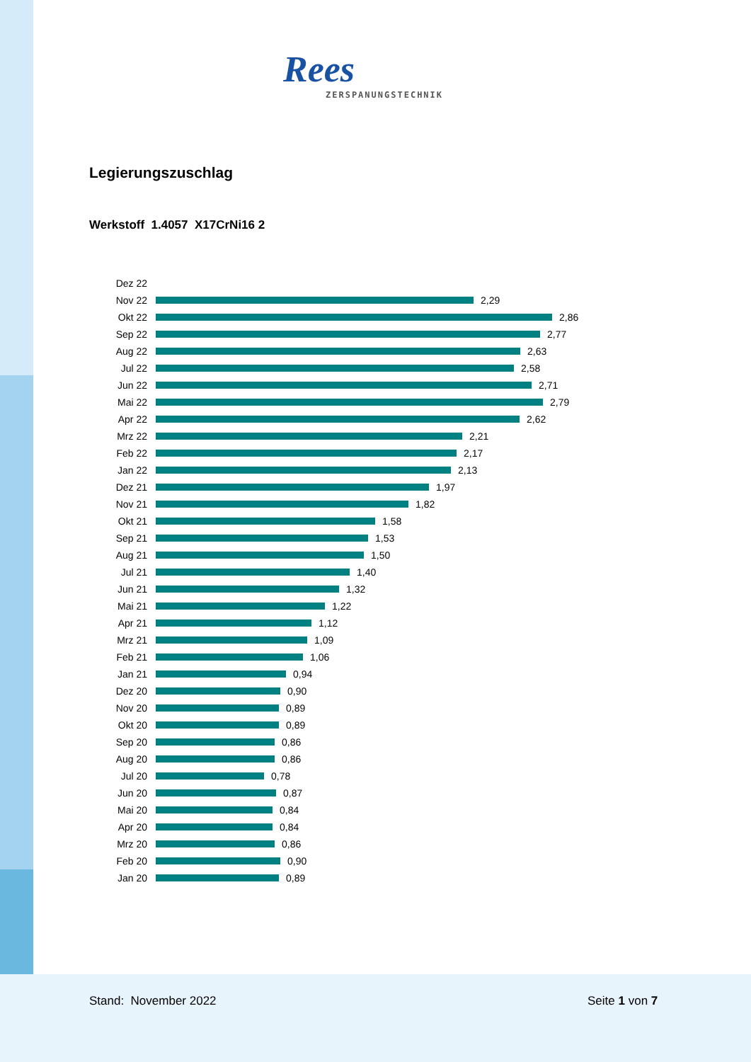Rees
ZERSPANUNGSTECHNIK
Legierungszuschlag
Werkstoff 1.4057 X17CrNi16 2
Dez 22
Nov 22 2,29
Okt 22 2,86
Sep 22 2,77
Aug 22 2,63
Jul 22 2,58
Jun 22 2,71
Mai 22 2,79
Apr 22 2,62
Mrz 22 2,21
Feb 22 2,17
Jan 22 2,13
Dez 21 1,97
Nov 21 1,82
Okt 21 1,58
Sep 21 1,53
Aug 21 1,50
Jul 21 1,40
Jun 21 1,32
Mai 21 1,22
Apr 21 1,12
Mrz 21 1,09
Feb 21 1,06
Jan 21 0,94
Dez 20 0,90
Nov 20 0,89
Okt 20 0,89
Sep 20 0,86
Aug 20 0,86
Jul 20 0,78
Jun 20 0,87
Mai 20 0,84
Apr 20 0,84
Mrz 20 0,86
Feb 20 0,90
Jan 20 0,89
Stand: November 2022 Seite 1 von 7